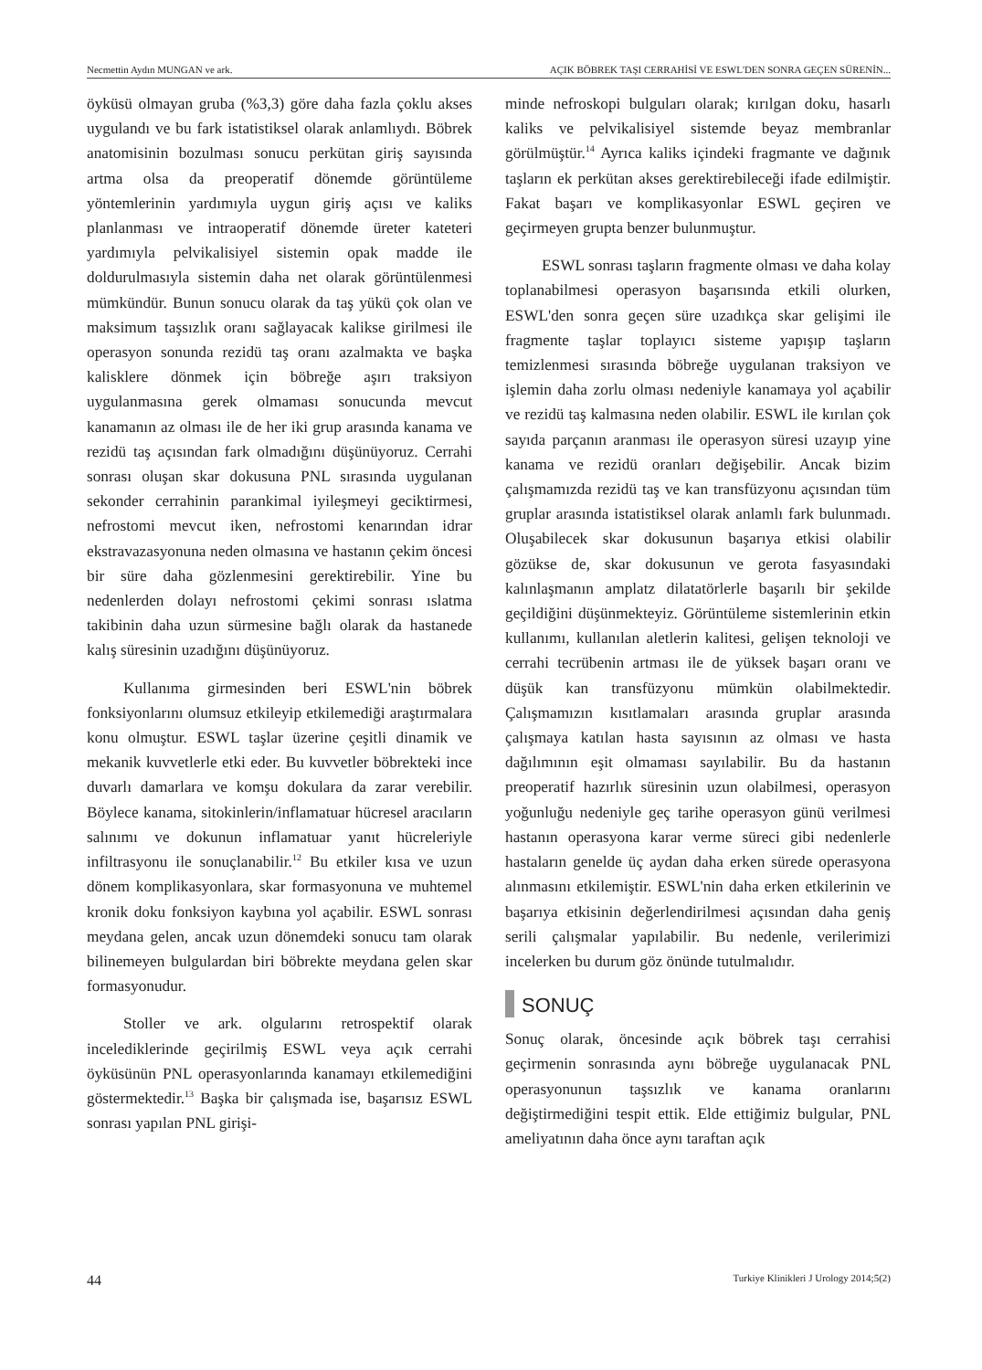Necmettin Aydın MUNGAN ve ark. AÇIK BÖBREK TAŞI CERRAHİSİ VE ESWL'DEN SONRA GEÇEN SÜRENİN...
öyküsü olmayan gruba (%3,3) göre daha fazla çoklu akses uygulandı ve bu fark istatistiksel olarak anlamlıydı. Böbrek anatomisinin bozulması sonucu perkütan giriş sayısında artma olsa da preoperatif dönemde görüntüleme yöntemlerinin yardımıyla uygun giriş açısı ve kaliks planlanması ve intraoperatif dönemde üreter kateteri yardımıyla pelvikalisiyel sistemin opak madde ile doldurulmasıyla sistemin daha net olarak görüntülenmesi mümkündür. Bunun sonucu olarak da taş yükü çok olan ve maksimum taşsızlık oranı sağlayacak kalikse girilmesi ile operasyon sonunda rezidü taş oranı azalmakta ve başka kalisklere dönmek için böbreğe aşırı traksiyon uygulanmasına gerek olmaması sonucunda mevcut kanamanın az olması ile de her iki grup arasında kanama ve rezidü taş açısından fark olmadığını düşünüyoruz. Cerrahi sonrası oluşan skar dokusuna PNL sırasında uygulanan sekonder cerrahinin parankimal iyileşmeyi geciktirmesi, nefrostomi mevcut iken, nefrostomi kenarından idrar ekstravazasyonuna neden olmasına ve hastanın çekim öncesi bir süre daha gözlenmesini gerektirebilir. Yine bu nedenlerden dolayı nefrostomi çekimi sonrası ıslatma takibinin daha uzun sürmesine bağlı olarak da hastanede kalış süresinin uzadığını düşünüyoruz.
Kullanıma girmesinden beri ESWL'nin böbrek fonksiyonlarını olumsuz etkileyip etkilemediği araştırmalara konu olmuştur. ESWL taşlar üzerine çeşitli dinamik ve mekanik kuvvetlerle etki eder. Bu kuvvetler böbrekteki ince duvarlı damarlara ve komşu dokulara da zarar verebilir. Böylece kanama, sitokinlerin/inflamatuar hücresel aracıların salınımı ve dokunun inflamatuar yanıt hücreleriyle infiltrasyonu ile sonuçlanabilir.<sup>12</sup> Bu etkiler kısa ve uzun dönem komplikasyonlara, skar formasyonuna ve muhtemel kronik doku fonksiyon kaybına yol açabilir. ESWL sonrası meydana gelen, ancak uzun dönemdeki sonucu tam olarak bilinemeyen bulgulardan biri böbrekte meydana gelen skar formasyonudur.
Stoller ve ark. olgularını retrospektif olarak incelediklerinde geçirilmiş ESWL veya açık cerrahi öyküsünün PNL operasyonlarında kanamayı etkilemediğini göstermektedir.<sup>13</sup> Başka bir çalışmada ise, başarısız ESWL sonrası yapılan PNL girişi-
minde nefroskopi bulguları olarak; kırılgan doku, hasarlı kaliks ve pelvikalisiyel sistemde beyaz membranlar görülmüştür.<sup>14</sup> Ayrıca kaliks içindeki fragmante ve dağınık taşların ek perkütan akses gerektirebileceği ifade edilmiştir. Fakat başarı ve komplikasyonlar ESWL geçiren ve geçirmeyen grupta benzer bulunmuştur.
ESWL sonrası taşların fragmente olması ve daha kolay toplanabilmesi operasyon başarısında etkili olurken, ESWL'den sonra geçen süre uzadıkça skar gelişimi ile fragmente taşlar toplayıcı sisteme yapışıp taşların temizlenmesi sırasında böbreğe uygulanan traksiyon ve işlemin daha zorlu olması nedeniyle kanamaya yol açabilir ve rezidü taş kalmasına neden olabilir. ESWL ile kırılan çok sayıda parçanın aranması ile operasyon süresi uzayıp yine kanama ve rezidü oranları değişebilir. Ancak bizim çalışmamızda rezidü taş ve kan transfüzyonu açısından tüm gruplar arasında istatistiksel olarak anlamlı fark bulunmadı. Oluşabilecek skar dokusunun başarıya etkisi olabilir gözükse de, skar dokusunun ve gerota fasyasındaki kalınlaşmanın amplatz dilatatörlerle başarılı bir şekilde geçildiğini düşünmekteyiz. Görüntüleme sistemlerinin etkin kullanımı, kullanılan aletlerin kalitesi, gelişen teknoloji ve cerrahi tecrübenin artması ile de yüksek başarı oranı ve düşük kan transfüzyonu mümkün olabilmektedir. Çalışmamızın kısıtlamaları arasında gruplar arasında çalışmaya katılan hasta sayısının az olması ve hasta dağılımının eşit olmaması sayılabilir. Bu da hastanın preoperatif hazırlık süresinin uzun olabilmesi, operasyon yoğunluğu nedeniyle geç tarihe operasyon günü verilmesi hastanın operasyona karar verme süreci gibi nedenlerle hastaların genelde üç aydan daha erken sürede operasyona alınmasını etkilemiştir. ESWL'nin daha erken etkilerinin ve başarıya etkisinin değerlendirilmesi açısından daha geniş serili çalışmalar yapılabilir. Bu nedenle, verilerimizi incelerken bu durum göz önünde tutulmalıdır.
SONUÇ
Sonuç olarak, öncesinde açık böbrek taşı cerrahisi geçirmenin sonrasında aynı böbreğe uygulanacak PNL operasyonunun taşsızlık ve kanama oranlarını değiştirmediğini tespit ettik. Elde ettiğimiz bulgular, PNL ameliyatının daha önce aynı taraftan açık
44 Turkiye Klinikleri J Urology 2014;5(2)